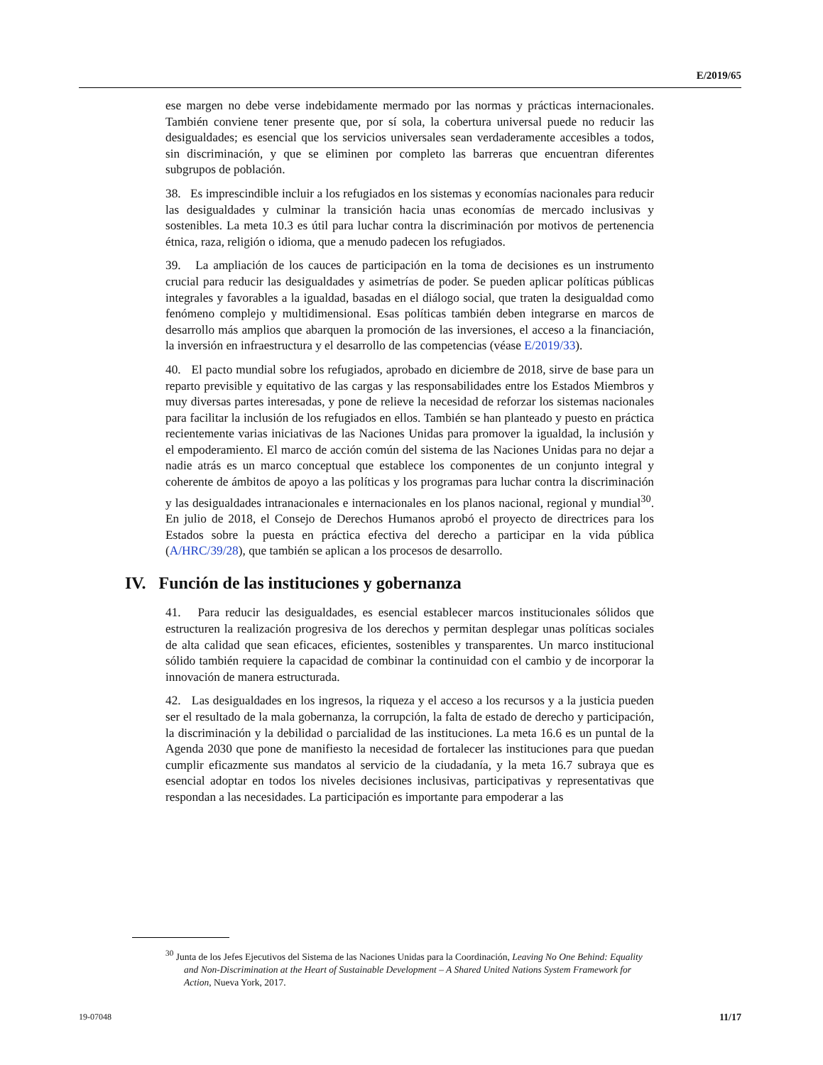E/2019/65
ese margen no debe verse indebidamente mermado por las normas y prácticas internacionales. También conviene tener presente que, por sí sola, la cobertura universal puede no reducir las desigualdades; es esencial que los servicios universales sean verdaderamente accesibles a todos, sin discriminación, y que se eliminen por completo las barreras que encuentran diferentes subgrupos de población.
38. Es imprescindible incluir a los refugiados en los sistemas y economías nacionales para reducir las desigualdades y culminar la transición hacia unas economías de mercado inclusivas y sostenibles. La meta 10.3 es útil para luchar contra la discriminación por motivos de pertenencia étnica, raza, religión o idioma, que a menudo padecen los refugiados.
39. La ampliación de los cauces de participación en la toma de decisiones es un instrumento crucial para reducir las desigualdades y asimetrías de poder. Se pueden aplicar políticas públicas integrales y favorables a la igualdad, basadas en el diálogo social, que traten la desigualdad como fenómeno complejo y multidimensional. Esas políticas también deben integrarse en marcos de desarrollo más amplios que abarquen la promoción de las inversiones, el acceso a la financiación, la inversión en infraestructura y el desarrollo de las competencias (véase E/2019/33).
40. El pacto mundial sobre los refugiados, aprobado en diciembre de 2018, sirve de base para un reparto previsible y equitativo de las cargas y las responsabilidades entre los Estados Miembros y muy diversas partes interesadas, y pone de relieve la necesidad de reforzar los sistemas nacionales para facilitar la inclusión de los refugiados en ellos. También se han planteado y puesto en práctica recientemente varias iniciativas de las Naciones Unidas para promover la igualdad, la inclusión y el empoderamiento. El marco de acción común del sistema de las Naciones Unidas para no dejar a nadie atrás es un marco conceptual que establece los componentes de un conjunto integral y coherente de ámbitos de apoyo a las políticas y los programas para luchar contra la discriminación y las desigualdades intranacionales e internacionales en los planos nacional, regional y mundial<sup>30</sup>. En julio de 2018, el Consejo de Derechos Humanos aprobó el proyecto de directrices para los Estados sobre la puesta en práctica efectiva del derecho a participar en la vida pública (A/HRC/39/28), que también se aplican a los procesos de desarrollo.
IV. Función de las instituciones y gobernanza
41. Para reducir las desigualdades, es esencial establecer marcos institucionales sólidos que estructuren la realización progresiva de los derechos y permitan desplegar unas políticas sociales de alta calidad que sean eficaces, eficientes, sostenibles y transparentes. Un marco institucional sólido también requiere la capacidad de combinar la continuidad con el cambio y de incorporar la innovación de manera estructurada.
42. Las desigualdades en los ingresos, la riqueza y el acceso a los recursos y a la justicia pueden ser el resultado de la mala gobernanza, la corrupción, la falta de estado de derecho y participación, la discriminación y la debilidad o parcialidad de las instituciones. La meta 16.6 es un puntal de la Agenda 2030 que pone de manifiesto la necesidad de fortalecer las instituciones para que puedan cumplir eficazmente sus mandatos al servicio de la ciudadanía, y la meta 16.7 subraya que es esencial adoptar en todos los niveles decisiones inclusivas, participativas y representativas que respondan a las necesidades. La participación es importante para empoderar a las
<sup>30</sup> Junta de los Jefes Ejecutivos del Sistema de las Naciones Unidas para la Coordinación, Leaving No One Behind: Equality and Non-Discrimination at the Heart of Sustainable Development – A Shared United Nations System Framework for Action, Nueva York, 2017.
19-07048 11/17